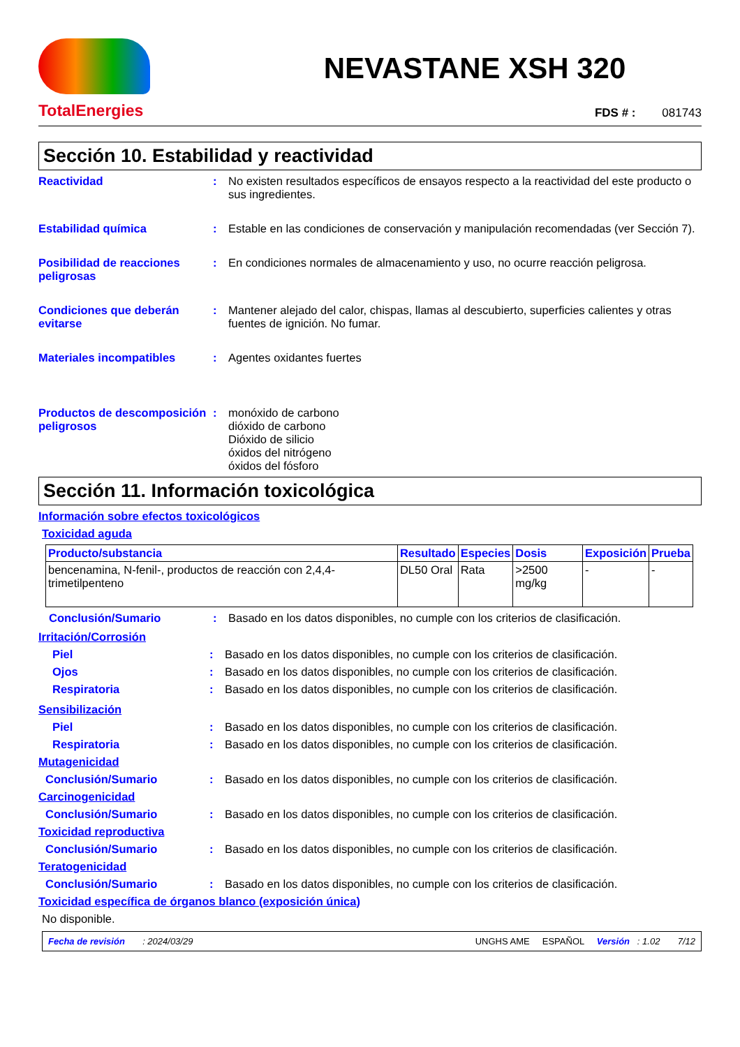TotalEnergies
NEVASTANE XSH 320
FDS # : 081743
Sección 10. Estabilidad y reactividad
Reactividad : No existen resultados específicos de ensayos respecto a la reactividad del este producto o sus ingredientes.
Estabilidad química : Estable en las condiciones de conservación y manipulación recomendadas (ver Sección 7).
Posibilidad de reacciones peligrosas
: En condiciones normales de almacenamiento y uso, no ocurre reacción peligrosa.
Condiciones que deberán evitarse
: Mantener alejado del calor, chispas, llamas al descubierto, superficies calientes y otras fuentes de ignición. No fumar.
Materiales incompatibles : Agentes oxidantes fuertes
Productos de descomposición peligrosos
: monóxido de carbono
dióxido de carbono
Dióxido de silicio
óxidos del nitrógeno
óxidos del fósforo
Sección 11. Información toxicológica
Información sobre efectos toxicológicos
Toxicidad aguda
| Producto/substancia | Resultado | Especies | Dosis | Exposición | Prueba |
| --- | --- | --- | --- | --- | --- |
| bencenamina, N-fenil-, productos de reacción con 2,4,4-trimetilpenteno | DL50 Oral | Rata | >2500 mg/kg | - | - |
Conclusión/Sumario : Basado en los datos disponibles, no cumple con los criterios de clasificación.
Irritación/Corrosión
Piel : Basado en los datos disponibles, no cumple con los criterios de clasificación.
Ojos : Basado en los datos disponibles, no cumple con los criterios de clasificación.
Respiratoria : Basado en los datos disponibles, no cumple con los criterios de clasificación.
Sensibilización
Piel : Basado en los datos disponibles, no cumple con los criterios de clasificación.
Respiratoria : Basado en los datos disponibles, no cumple con los criterios de clasificación.
Mutagenicidad
Conclusión/Sumario : Basado en los datos disponibles, no cumple con los criterios de clasificación.
Carcinogenicidad
Conclusión/Sumario : Basado en los datos disponibles, no cumple con los criterios de clasificación.
Toxicidad reproductiva
Conclusión/Sumario : Basado en los datos disponibles, no cumple con los criterios de clasificación.
Teratogenicidad
Conclusión/Sumario : Basado en los datos disponibles, no cumple con los criterios de clasificación.
Toxicidad específica de órganos blanco (exposición única)
No disponible.
Fecha de revisión : 2024/03/29 UNGHS AME ESPAÑOL Versión : 1.02 7/12